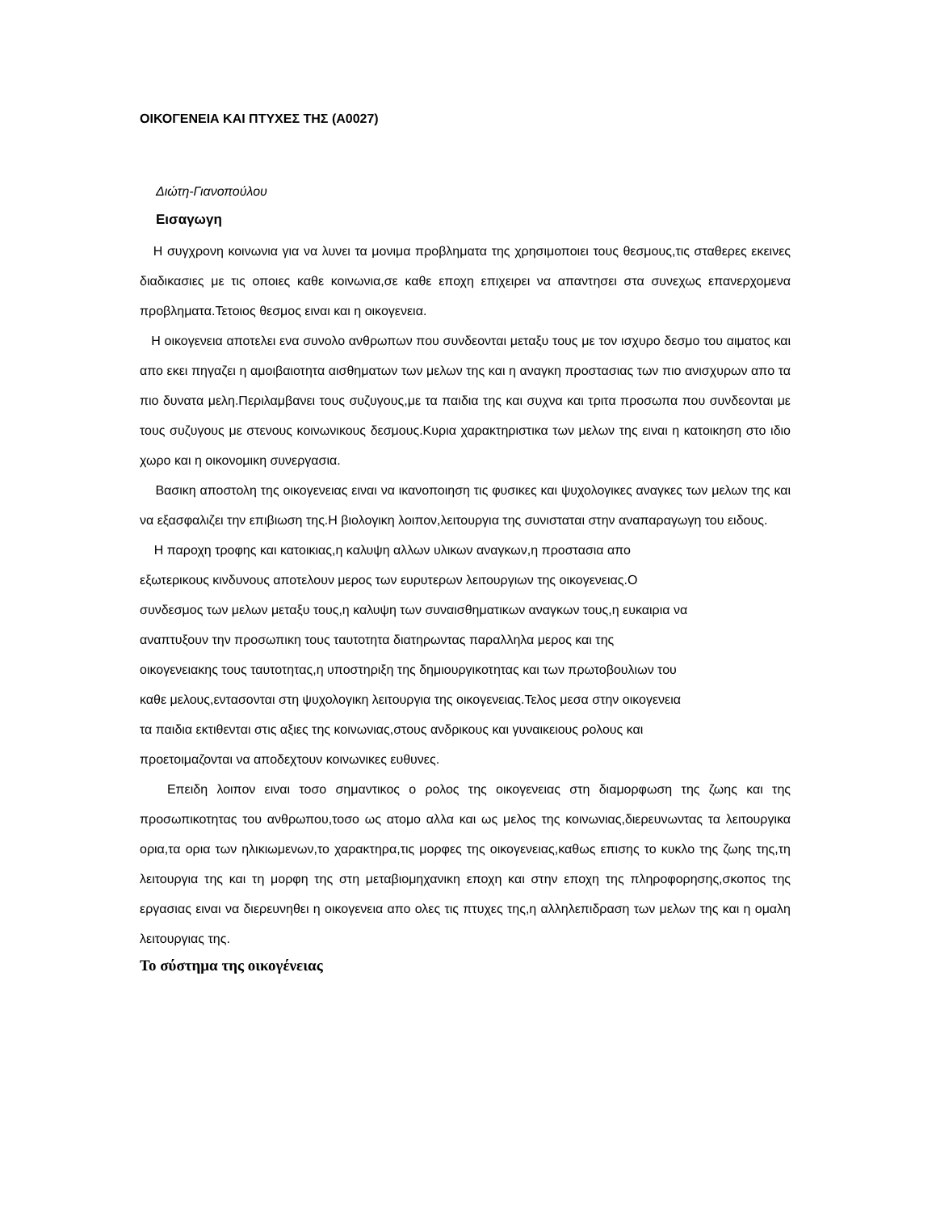ΟΙΚΟΓΕΝΕΙΑ ΚΑΙ ΠΤΥΧΕΣ ΤΗΣ (Α0027)
Διώτη-Γιανοπούλου
Εισαγωγη
Η συγχρονη κοινωνια για να λυνει τα μονιμα προβληματα της χρησιμοποιει τους θεσμους,τις σταθερες εκεινες διαδικασιες με τις οποιες καθε κοινωνια,σε καθε εποχη επιχειρει να απαντησει στα συνεχως επανερχομενα προβληματα.Τετοιος θεσμος ειναι και η οικογενεια.
Η οικογενεια αποτελει ενα συνολο ανθρωπων που συνδεονται μεταξυ τους με τον ισχυρο δεσμο του αιματος και απο εκει πηγαζει η αμοιβαιοτητα αισθηματων των μελων της και η αναγκη προστασιας των πιο ανισχυρων απο τα πιο δυνατα μελη.Περιλαμβανει τους συζυγους,με τα παιδια της και συχνα και τριτα προσωπα που συνδεονται με τους συζυγους με στενους κοινωνικους δεσμους.Κυρια χαρακτηριστικα των μελων της ειναι η κατοικηση στο ιδιο χωρο και η οικονομικη συνεργασια.
Βασικη αποστολη της οικογενειας ειναι να ικανοποιηση τις φυσικες και ψυχολογικες αναγκες των μελων της και να εξασφαλιζει την επιβιωση της.Η βιολογικη λοιπον,λειτουργια της συνισταται στην αναπαραγωγη του ειδους.
Η παροχη τροφης και κατοικιας,η καλυψη αλλων υλικων αναγκων,η προστασια απο
εξωτερικους κινδυνους αποτελουν μερος των ευρυτερων λειτουργιων της οικογενειας.Ο
συνδεσμος των μελων μεταξυ τους,η καλυψη των συναισθηματικων αναγκων τους,η ευκαιρια να
αναπτυξουν την προσωπικη τους ταυτοτητα διατηρωντας παραλληλα μερος και της
οικογενειακης τους ταυτοτητας,η υποστηριξη της δημιουργικοτητας και των πρωτοβουλιων του
καθε μελους,εντασονται στη ψυχολογικη λειτουργια της οικογενειας.Τελος μεσα στην οικογενεια
τα παιδια εκτιθενται στις αξιες της κοινωνιας,στους ανδρικους και γυναικειους ρολους και
προετοιμαζονται να αποδεχτουν κοινωνικες ευθυνες.
Επειδη λοιπον ειναι τοσο σημαντικος ο ρολος της οικογενειας στη διαμορφωση της ζωης και της προσωπικοτητας του ανθρωπου,τοσο ως ατομο αλλα και ως μελος της κοινωνιας,διερευνωντας τα λειτουργικα ορια,τα ορια των ηλικιωμενων,το χαρακτηρα,τις μορφες της οικογενειας,καθως επισης το κυκλο της ζωης της,τη λειτουργια της και τη μορφη της στη μεταβιομηχανικη εποχη και στην εποχη της πληροφορησης,σκοπος της εργασιας ειναι να διερευνηθει η οικογενεια απο ολες τις πτυχες της,η αλληλεπιδραση των μελων της και η ομαλη λειτουργιας της.
Το σύστημα της οικογένειας